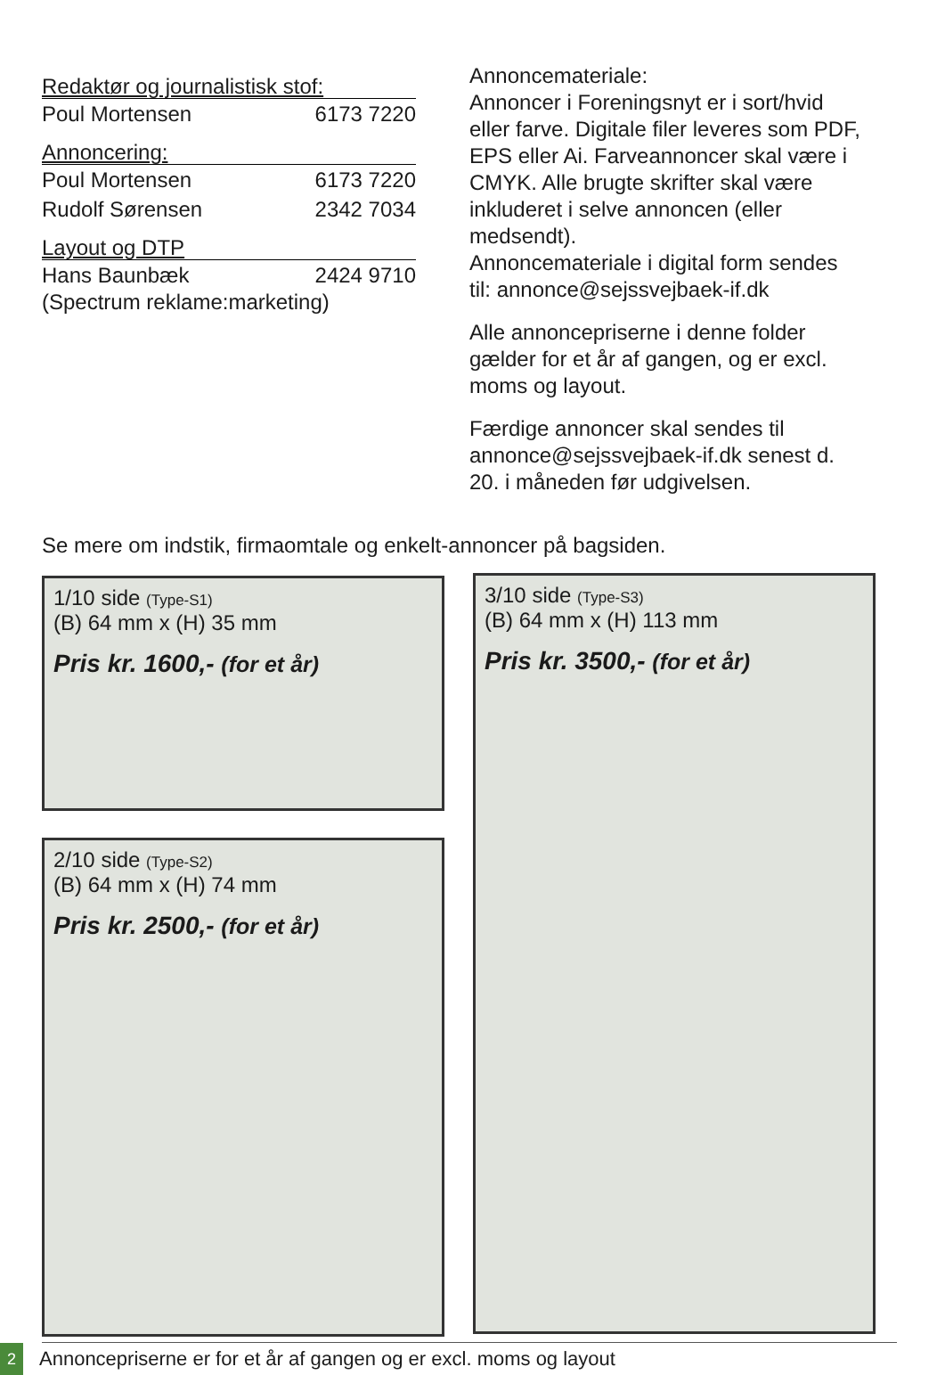Redaktør og journalistisk stof:
Poul Mortensen 6173 7220
Annoncering:
Poul Mortensen 6173 7220
Rudolf Sørensen 2342 7034
Layout og DTP
Hans Baunbæk 2424 9710
(Spectrum reklame:marketing)
Annoncemateriale:
Annoncer i Foreningsnyt er i sort/hvid eller farve. Digitale filer leveres som PDF, EPS eller Ai. Farveannoncer skal være i CMYK. Alle brugte skrifter skal være inkluderet i selve annoncen (eller medsendt).
Annoncemateriale i digital form sendes til: annonce@sejssvejbaek-if.dk
Alle annoncepriserne i denne folder gælder for et år af gangen, og er excl. moms og layout.
Færdige annoncer skal sendes til annonce@sejssvejbaek-if.dk senest d. 20. i måneden før udgivelsen.
Se mere om indstik, firmaomtale og enkelt-annoncer på bagsiden.
1/10 side (Type-S1)
(B) 64 mm x (H) 35 mm
Pris kr. 1600,- (for et år)
2/10 side (Type-S2)
(B) 64 mm x (H) 74 mm
Pris kr. 2500,- (for et år)
3/10 side (Type-S3)
(B) 64 mm x (H) 113 mm
Pris kr. 3500,- (for et år)
2
Annoncepriserne er for et år af gangen og er excl. moms og layout